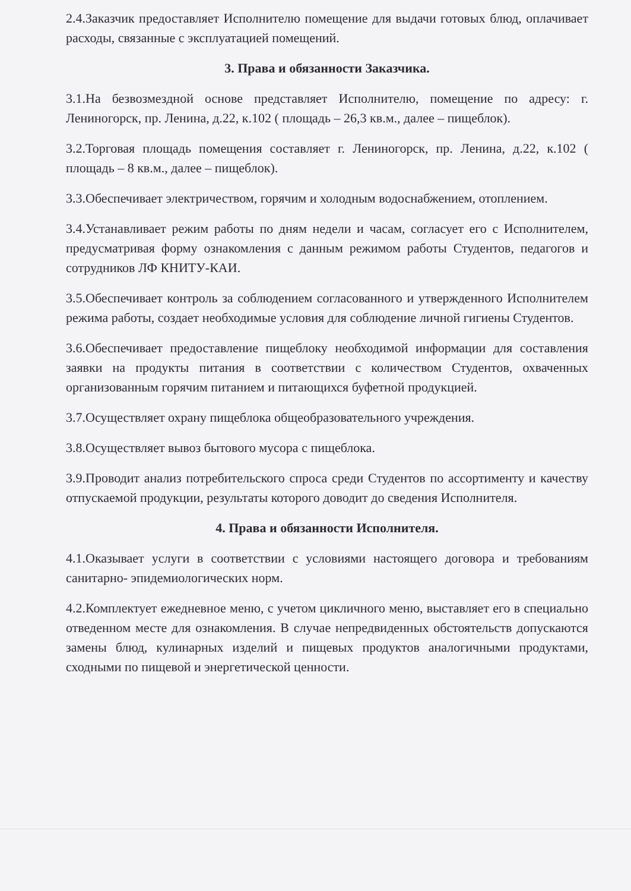2.4.Заказчик предоставляет Исполнителю помещение для выдачи готовых блюд, оплачивает расходы, связанные с эксплуатацией помещений.
3. Права и обязанности Заказчика.
3.1.На безвозмездной основе представляет Исполнителю, помещение по адресу: г. Лениногорск, пр. Ленина, д.22, к.102 ( площадь – 26,3 кв.м., далее – пищеблок).
3.2.Торговая площадь помещения составляет г. Лениногорск, пр. Ленина, д.22, к.102 ( площадь – 8 кв.м., далее – пищеблок).
3.3.Обеспечивает электричеством, горячим и холодным водоснабжением, отоплением.
3.4.Устанавливает режим работы по дням недели и часам, согласует его с Исполнителем, предусматривая форму ознакомления с данным режимом работы Студентов, педагогов и сотрудников ЛФ КНИТУ-КАИ.
3.5.Обеспечивает контроль за соблюдением согласованного и утвержденного Исполнителем режима работы, создает необходимые условия для соблюдение личной гигиены Студентов.
3.6.Обеспечивает предоставление пищеблоку необходимой информации для составления заявки на продукты питания в соответствии с количеством Студентов, охваченных организованным горячим питанием и питающихся буфетной продукцией.
3.7.Осуществляет охрану пищеблока общеобразовательного учреждения.
3.8.Осуществляет вывоз бытового мусора с пищеблока.
3.9.Проводит анализ потребительского спроса среди Студентов по ассортименту и качеству отпускаемой продукции, результаты которого доводит до сведения Исполнителя.
4. Права и обязанности Исполнителя.
4.1.Оказывает услуги в соответствии с условиями настоящего договора и требованиям санитарно- эпидемиологических норм.
4.2.Комплектует ежедневное меню, с учетом цикличного меню, выставляет его в специально отведенном месте для ознакомления. В случае непредвиденных обстоятельств допускаются замены блюд, кулинарных изделий и пищевых продуктов аналогичными продуктами, сходными по пищевой и энергетической ценности.